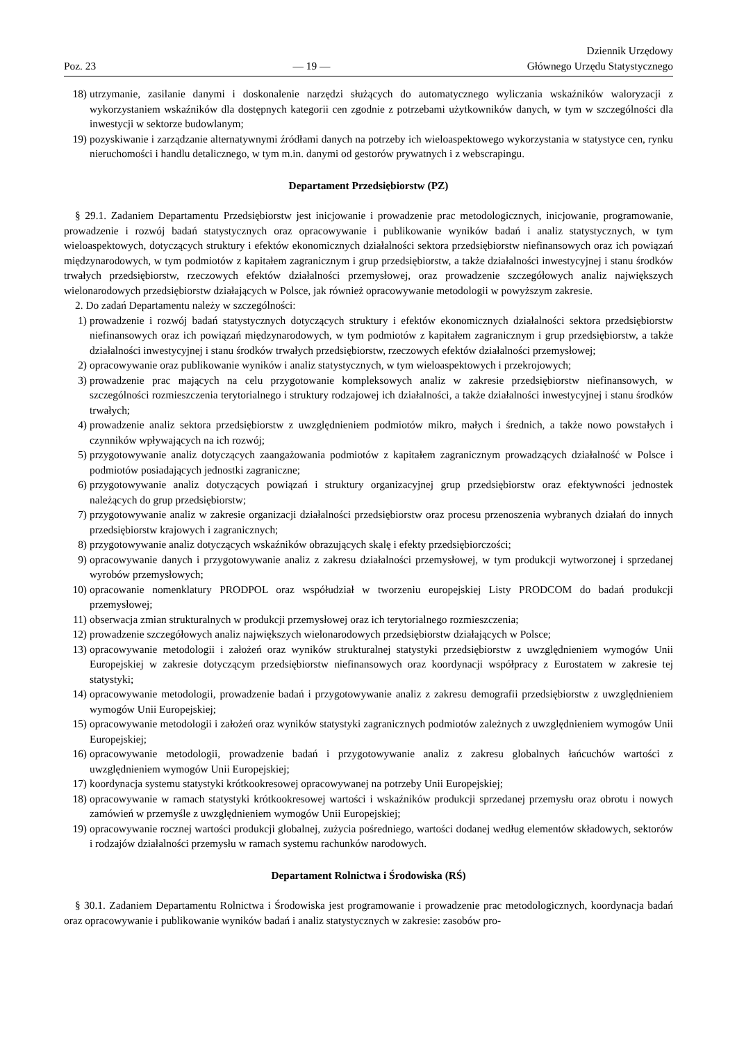Poz. 23 — 19 — Dziennik Urzędowy
Głównego Urzędu Statystycznego
18) utrzymanie, zasilanie danymi i doskonalenie narzędzi służących do automatycznego wyliczania wskaźników waloryzacji z wykorzystaniem wskaźników dla dostępnych kategorii cen zgodnie z potrzebami użytkowników danych, w tym w szczególności dla inwestycji w sektorze budowlanym;
19) pozyskiwanie i zarządzanie alternatywnymi źródłami danych na potrzeby ich wieloaspektowego wykorzystania w statystyce cen, rynku nieruchomości i handlu detalicznego, w tym m.in. danymi od gestorów prywatnych i z webscrapingu.
Departament Przedsiębiorstw (PZ)
§ 29.1. Zadaniem Departamentu Przedsiębiorstw jest inicjowanie i prowadzenie prac metodologicznych, inicjowanie, programowanie, prowadzenie i rozwój badań statystycznych oraz opracowywanie i publikowanie wyników badań i analiz statystycznych, w tym wieloaspektowych, dotyczących struktury i efektów ekonomicznych działalności sektora przedsiębiorstw niefinansowych oraz ich powiązań międzynarodowych, w tym podmiotów z kapitałem zagranicznym i grup przedsiębiorstw, a także działalności inwestycyjnej i stanu środków trwałych przedsiębiorstw, rzeczowych efektów działalności przemysłowej, oraz prowadzenie szczegółowych analiz największych wielonarodowych przedsiębiorstw działających w Polsce, jak również opracowywanie metodologii w powyższym zakresie.
2. Do zadań Departamentu należy w szczególności:
1) prowadzenie i rozwój badań statystycznych dotyczących struktury i efektów ekonomicznych działalności sektora przedsiębiorstw niefinansowych oraz ich powiązań międzynarodowych, w tym podmiotów z kapitałem zagranicznym i grup przedsiębiorstw, a także działalności inwestycyjnej i stanu środków trwałych przedsiębiorstw, rzeczowych efektów działalności przemysłowej;
2) opracowywanie oraz publikowanie wyników i analiz statystycznych, w tym wieloaspektowych i przekrojowych;
3) prowadzenie prac mających na celu przygotowanie kompleksowych analiz w zakresie przedsiębiorstw niefinansowych, w szczególności rozmieszczenia terytorialnego i struktury rodzajowej ich działalności, a także działalności inwestycyjnej i stanu środków trwałych;
4) prowadzenie analiz sektora przedsiębiorstw z uwzględnieniem podmiotów mikro, małych i średnich, a także nowo powstałych i czynników wpływających na ich rozwój;
5) przygotowywanie analiz dotyczących zaangażowania podmiotów z kapitałem zagranicznym prowadzących działalność w Polsce i podmiotów posiadających jednostki zagraniczne;
6) przygotowywanie analiz dotyczących powiązań i struktury organizacyjnej grup przedsiębiorstw oraz efektywności jednostek należących do grup przedsiębiorstw;
7) przygotowywanie analiz w zakresie organizacji działalności przedsiębiorstw oraz procesu przenoszenia wybranych działań do innych przedsiębiorstw krajowych i zagranicznych;
8) przygotowywanie analiz dotyczących wskaźników obrazujących skalę i efekty przedsiębiorczości;
9) opracowywanie danych i przygotowywanie analiz z zakresu działalności przemysłowej, w tym produkcji wytworzonej i sprzedanej wyrobów przemysłowych;
10) opracowanie nomenklatury PRODPOL oraz współudział w tworzeniu europejskiej Listy PRODCOM do badań produkcji przemysłowej;
11) obserwacja zmian strukturalnych w produkcji przemysłowej oraz ich terytorialnego rozmieszczenia;
12) prowadzenie szczegółowych analiz największych wielonarodowych przedsiębiorstw działających w Polsce;
13) opracowywanie metodologii i założeń oraz wyników strukturalnej statystyki przedsiębiorstw z uwzględnieniem wymogów Unii Europejskiej w zakresie dotyczącym przedsiębiorstw niefinansowych oraz koordynacji współpracy z Eurostatem w zakresie tej statystyki;
14) opracowywanie metodologii, prowadzenie badań i przygotowywanie analiz z zakresu demografii przedsiębiorstw z uwzględnieniem wymogów Unii Europejskiej;
15) opracowywanie metodologii i założeń oraz wyników statystyki zagranicznych podmiotów zależnych z uwzględnieniem wymogów Unii Europejskiej;
16) opracowywanie metodologii, prowadzenie badań i przygotowywanie analiz z zakresu globalnych łańcuchów wartości z uwzględnieniem wymogów Unii Europejskiej;
17) koordynacja systemu statystyki krótkookresowej opracowywanej na potrzeby Unii Europejskiej;
18) opracowywanie w ramach statystyki krótkookresowej wartości i wskaźników produkcji sprzedanej przemysłu oraz obrotu i nowych zamówień w przemyśle z uwzględnieniem wymogów Unii Europejskiej;
19) opracowywanie rocznej wartości produkcji globalnej, zużycia pośredniego, wartości dodanej według elementów składowych, sektorów i rodzajów działalności przemysłu w ramach systemu rachunków narodowych.
Departament Rolnictwa i Środowiska (RŚ)
§ 30.1. Zadaniem Departamentu Rolnictwa i Środowiska jest programowanie i prowadzenie prac metodologicznych, koordynacja badań oraz opracowywanie i publikowanie wyników badań i analiz statystycznych w zakresie: zasobów pro-